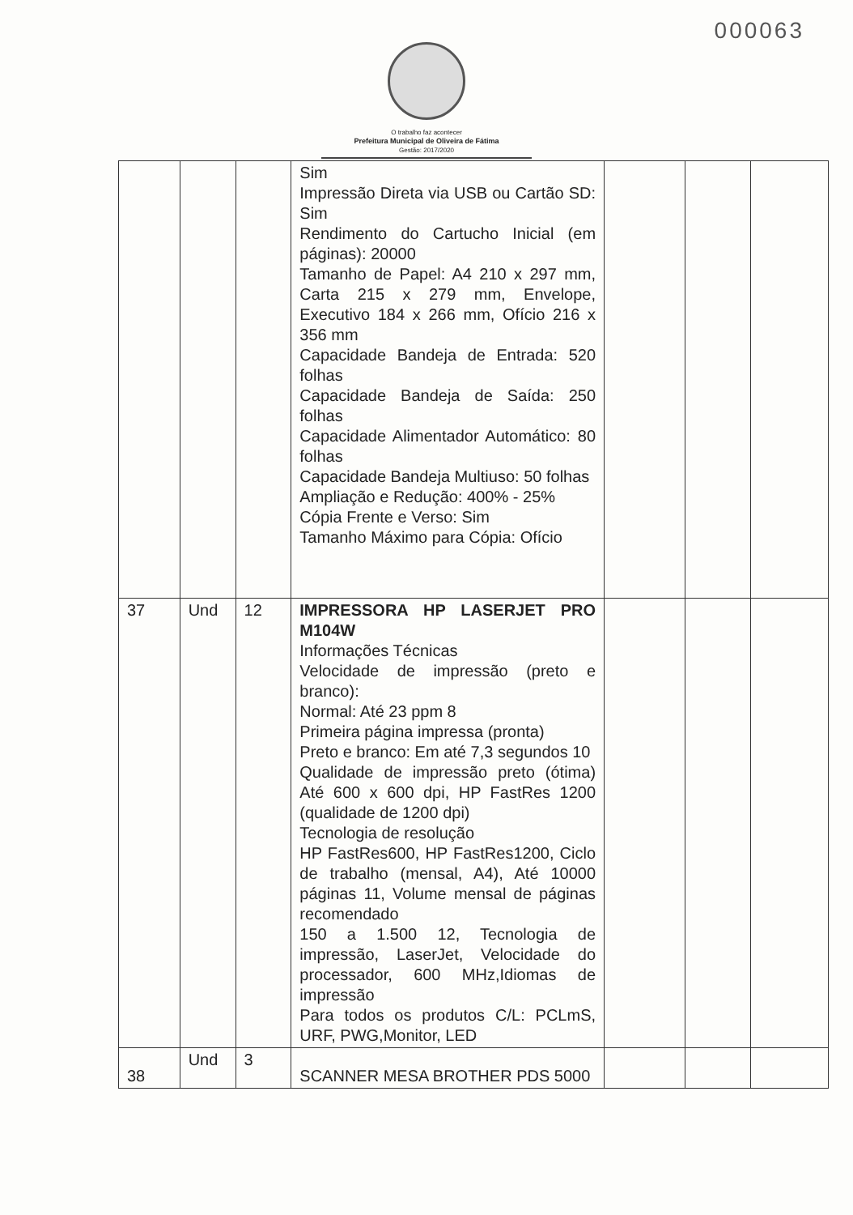000063
O trabalho faz acontecer
Prefeitura Municipal de Oliveira de Fátima
Gestão: 2017/2020
| | | | Sim Impressão Direta via USB ou Cartão SD: Sim Rendimento do Cartucho Inicial (em páginas): 20000 Tamanho de Papel: A4 210 x 297 mm, Carta 215 x 279 mm, Envelope, Executivo 184 x 266 mm, Ofício 216 x 356 mm Capacidade Bandeja de Entrada: 520 folhas Capacidade Bandeja de Saída: 250 folhas Capacidade Alimentador Automático: 80 folhas Capacidade Bandeja Multiuso: 50 folhas Ampliação e Redução: 400% - 25% Cópia Frente e Verso: Sim Tamanho Máximo para Cópia: Ofício | | | |
| 37 | Und | 12 | IMPRESSORA HP LASERJET PRO M104W Informações Técnicas Velocidade de impressão (preto e branco): Normal: Até 23 ppm 8 Primeira página impressa (pronta) Preto e branco: Em até 7,3 segundos 10 Qualidade de impressão preto (ótima) Até 600 x 600 dpi, HP FastRes 1200 (qualidade de 1200 dpi) Tecnologia de resolução HP FastRes600, HP FastRes1200, Ciclo de trabalho (mensal, A4), Até 10000 páginas 11, Volume mensal de páginas recomendado 150 a 1.500 12, Tecnologia de impressão, LaserJet, Velocidade do processador, 600 MHz,Idiomas de impressão Para todos os produtos C/L: PCLmS, URF, PWG,Monitor, LED | | | |
| 38 | Und | 3 | SCANNER MESA BROTHER PDS 5000 | | | |